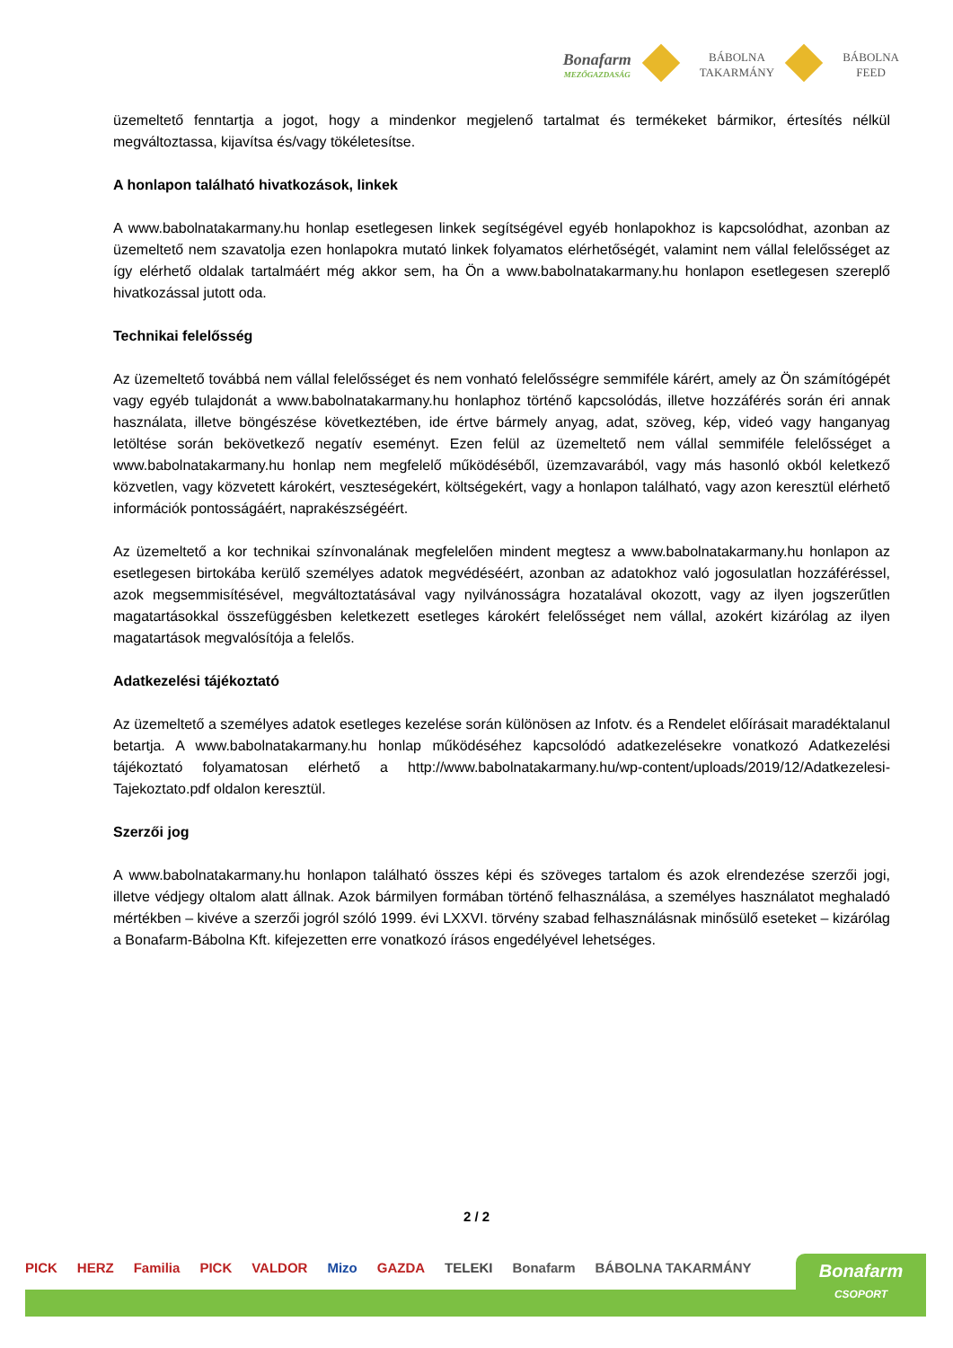Bonafarm
MEZŐGAZDASÁG
BÁBOLNA
TAKARMÁNY
BÁBOLNA
FEED
üzemeltető fenntartja a jogot, hogy a mindenkor megjelenő tartalmat és termékeket bármikor, értesítés nélkül megváltoztassa, kijavítsa és/vagy tökéletesítse.
A honlapon található hivatkozások, linkek
A www.babolnatakarmany.hu honlap esetlegesen linkek segítségével egyéb honlapokhoz is kapcsolódhat, azonban az üzemeltető nem szavatolja ezen honlapokra mutató linkek folyamatos elérhetőségét, valamint nem vállal felelősséget az így elérhető oldalak tartalmáért még akkor sem, ha Ön a www.babolnatakarmany.hu honlapon esetlegesen szereplő hivatkozással jutott oda.
Technikai felelősség
Az üzemeltető továbbá nem vállal felelősséget és nem vonható felelősségre semmiféle kárért, amely az Ön számítógépét vagy egyéb tulajdonát a www.babolnatakarmany.hu honlaphoz történő kapcsolódás, illetve hozzáférés során éri annak használata, illetve böngészése következtében, ide értve bármely anyag, adat, szöveg, kép, videó vagy hanganyag letöltése során bekövetkező negatív eseményt. Ezen felül az üzemeltető nem vállal semmiféle felelősséget a www.babolnatakarmany.hu honlap nem megfelelő működéséből, üzemzavarából, vagy más hasonló okból keletkező közvetlen, vagy közvetett károkért, veszteségekért, költségekért, vagy a honlapon található, vagy azon keresztül elérhető információk pontosságáért, naprakészségéért.
Az üzemeltető a kor technikai színvonalának megfelelően mindent megtesz a www.babolnatakarmany.hu honlapon az esetlegesen birtokába kerülő személyes adatok megvédéséért, azonban az adatokhoz való jogosulatlan hozzáféréssel, azok megsemmisítésével, megváltoztatásával vagy nyilvánosságra hozatalával okozott, vagy az ilyen jogszerűtlen magatartásokkal összefüggésben keletkezett esetleges károkért felelősséget nem vállal, azokért kizárólag az ilyen magatartások megvalósítója a felelős.
Adatkezelési tájékoztató
Az üzemeltető a személyes adatok esetleges kezelése során különösen az Infotv. és a Rendelet előírásait maradéktalanul betartja. A www.babolnatakarmany.hu honlap működéséhez kapcsolódó adatkezelésekre vonatkozó Adatkezelési tájékoztató folyamatosan elérhető a http://www.babolnatakarmany.hu/wp-content/uploads/2019/12/Adatkezelesi-Tajekoztato.pdf oldalon keresztül.
Szerzői jog
A www.babolnatakarmany.hu honlapon található összes képi és szöveges tartalom és azok elrendezése szerzői jogi, illetve védjegy oltalom alatt állnak. Azok bármilyen formában történő felhasználása, a személyes használatot meghaladó mértékben – kivéve a szerzői jogról szóló 1999. évi LXXVI. törvény szabad felhasználásnak minősülő eseteket – kizárólag a Bonafarm-Bábolna Kft. kifejezetten erre vonatkozó írásos engedélyével lehetséges.
2 / 2
PICK HERZ Familia PICK VALDOR Mizo GAZDA TELEKI Bonafarm BÁBOLNA TAKARMÁNY
Bonafarm
CSOPORT